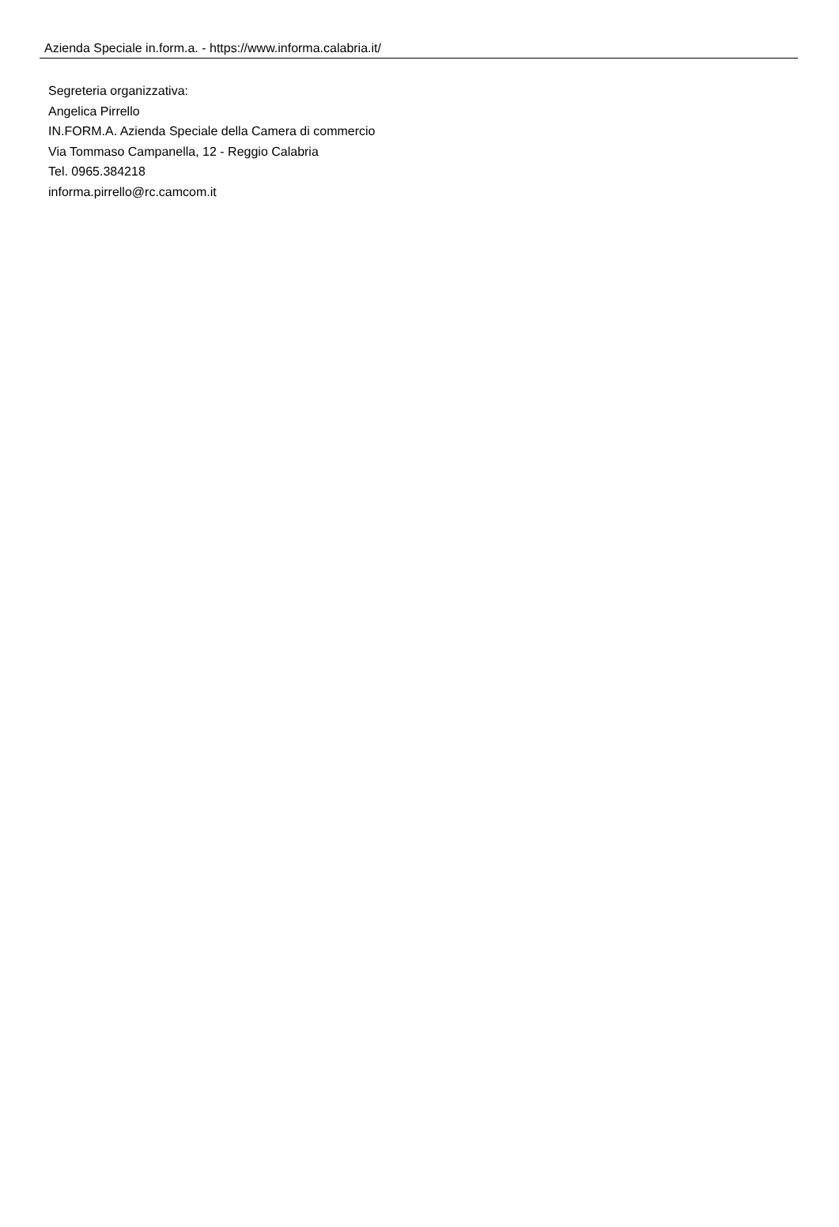Azienda Speciale in.form.a. - https://www.informa.calabria.it/
Segreteria organizzativa:
Angelica Pirrello
IN.FORM.A. Azienda Speciale della Camera di commercio
Via Tommaso Campanella, 12 - Reggio Calabria
Tel. 0965.384218
informa.pirrello@rc.camcom.it